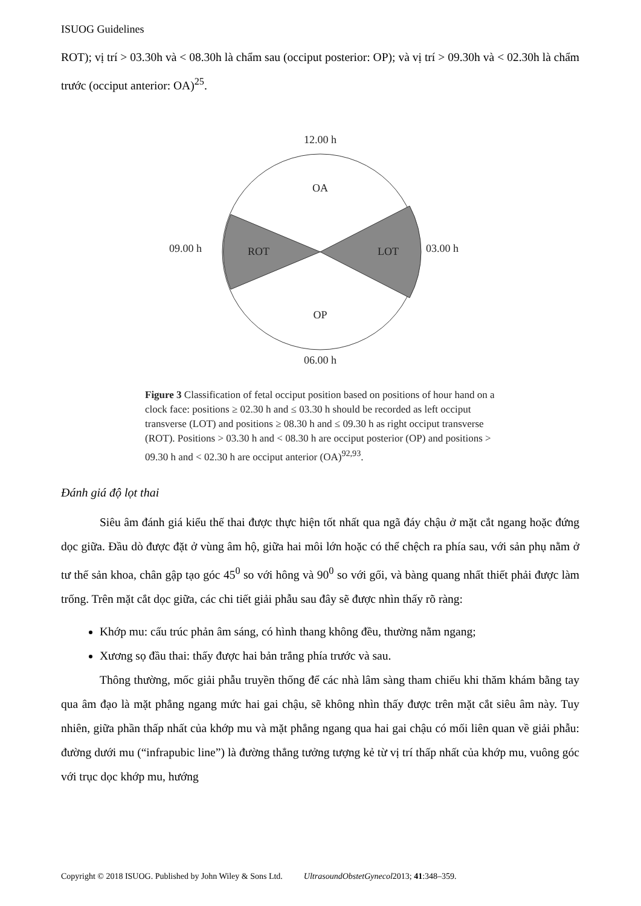ISUOG Guidelines
ROT); vị trí > 03.30h và < 08.30h là chẩm sau (occiput posterior: OP); và vị trí > 09.30h và < 02.30h là chẩm trước (occiput anterior: OA)<sup>25</sup>.
12.00 h
OA
ROT
LOT
OP
09.00 h
03.00 h
06.00 h
Figure 3 Classification of fetal occiput position based on positions of hour hand on a clock face: positions ≥ 02.30 h and ≤ 03.30 h should be recorded as left occiput transverse (LOT) and positions ≥ 08.30 h and ≤ 09.30 h as right occiput transverse (ROT). Positions > 03.30 h and < 08.30 h are occiput posterior (OP) and positions > 09.30 h and < 02.30 h are occiput anterior (OA)<sup>92,93</sup>.
Đánh giá độ lọt thai
Siêu âm đánh giá kiểu thế thai được thực hiện tốt nhất qua ngã đáy chậu ở mặt cắt ngang hoặc đứng dọc giữa. Đầu dò được đặt ở vùng âm hộ, giữa hai môi lớn hoặc có thể chệch ra phía sau, với sản phụ nằm ở tư thế sản khoa, chân gập tạo góc 45<sup>0</sup> so với hông và 90<sup>0</sup> so với gối, và bàng quang nhất thiết phải được làm trống. Trên mặt cắt dọc giữa, các chi tiết giải phẫu sau đây sẽ được nhìn thấy rõ ràng:
Khớp mu: cấu trúc phản âm sáng, có hình thang không đều, thường nằm ngang;
Xương sọ đầu thai: thấy được hai bản trắng phía trước và sau.
Thông thường, mốc giải phẫu truyền thống để các nhà lâm sàng tham chiếu khi thăm khám bằng tay qua âm đạo là mặt phẳng ngang mức hai gai chậu, sẽ không nhìn thấy được trên mặt cắt siêu âm này. Tuy nhiên, giữa phần thấp nhất của khớp mu và mặt phẳng ngang qua hai gai chậu có mối liên quan về giải phẫu: đường dưới mu (“infrapubic line”) là đường thẳng tưởng tượng kẻ từ vị trí thấp nhất của khớp mu, vuông góc với trục dọc khớp mu, hướng
Copyright © 2018 ISUOG. Published by John Wiley & Sons Ltd. UltrasoundObstetGynecol2013; 41:348–359.